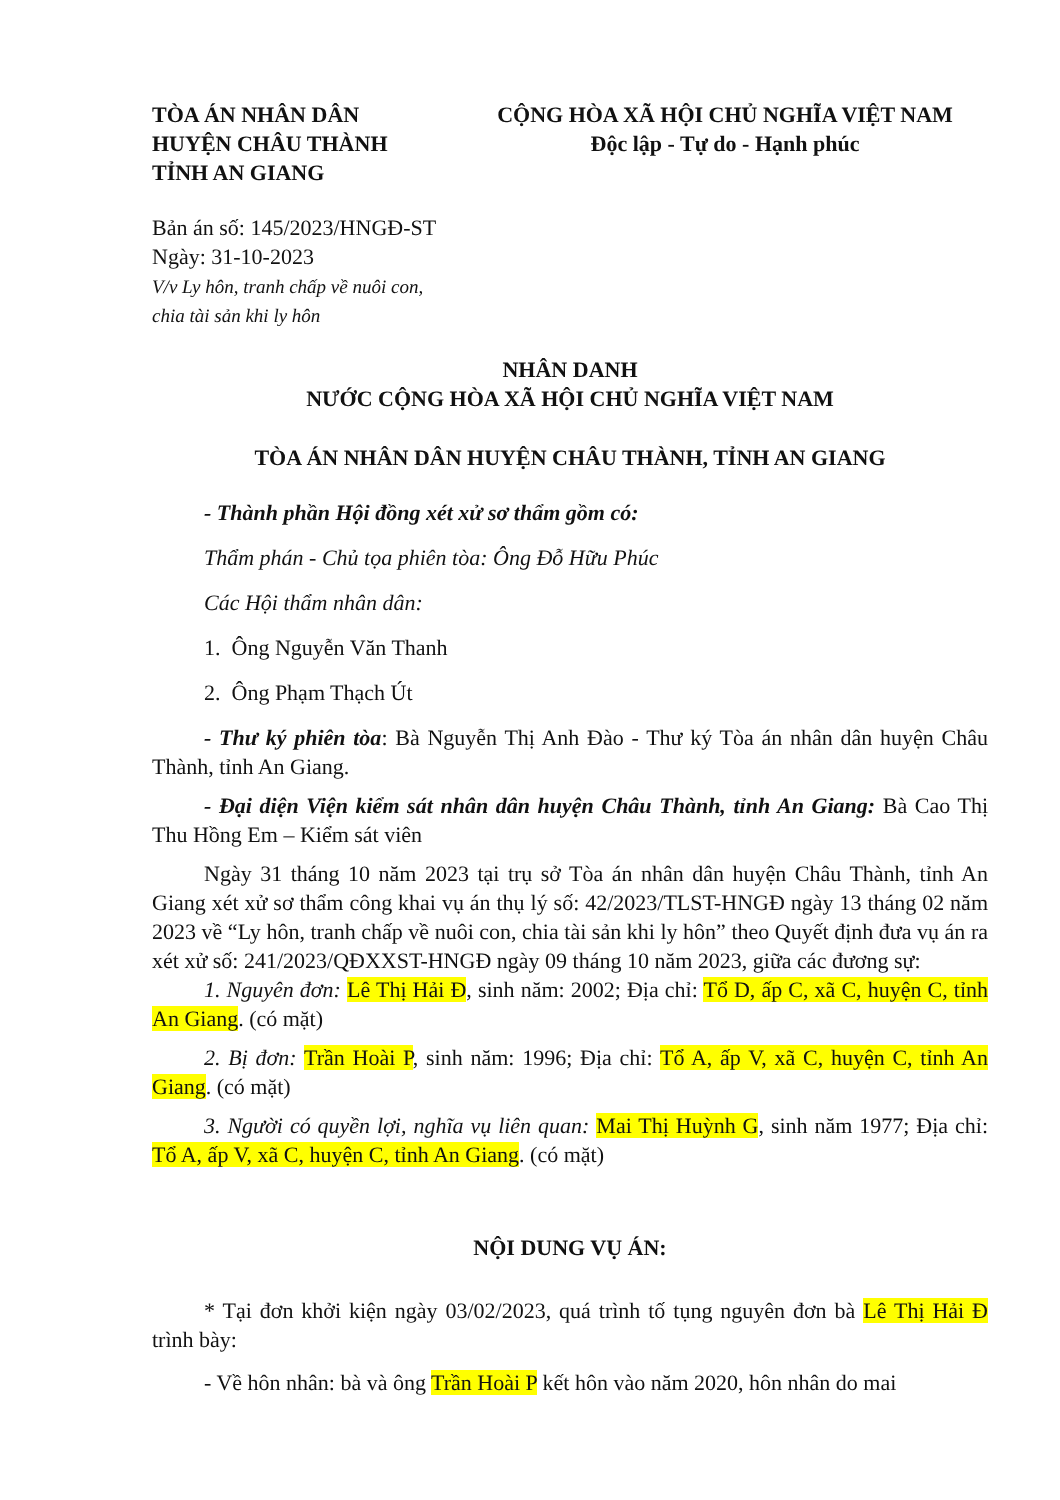TÒA ÁN NHÂN DÂN
HUYỆN CHÂU THÀNH
TỈNH AN GIANG
CỘNG HÒA XÃ HỘI CHỦ NGHĨA VIỆT NAM
Độc lập - Tự do - Hạnh phúc
Bản án số: 145/2023/HNGĐ-ST
Ngày: 31-10-2023
V/v Ly hôn, tranh chấp về nuôi con,
chia tài sản khi ly hôn
NHÂN DANH
NƯỚC CỘNG HÒA XÃ HỘI CHỦ NGHĨA VIỆT NAM
TÒA ÁN NHÂN DÂN HUYỆN CHÂU THÀNH, TỈNH AN GIANG
- Thành phần Hội đồng xét xử sơ thẩm gồm có:
Thẩm phán - Chủ tọa phiên tòa: Ông Đỗ Hữu Phúc
Các Hội thẩm nhân dân:
1. Ông Nguyễn Văn Thanh
2. Ông Phạm Thạch Út
- Thư ký phiên tòa: Bà Nguyễn Thị Anh Đào - Thư ký Tòa án nhân dân huyện Châu Thành, tỉnh An Giang.
- Đại diện Viện kiểm sát nhân dân huyện Châu Thành, tỉnh An Giang: Bà Cao Thị Thu Hồng Em – Kiểm sát viên
Ngày 31 tháng 10 năm 2023 tại trụ sở Tòa án nhân dân huyện Châu Thành, tỉnh An Giang xét xử sơ thẩm công khai vụ án thụ lý số: 42/2023/TLST-HNGĐ ngày 13 tháng 02 năm 2023 về “Ly hôn, tranh chấp về nuôi con, chia tài sản khi ly hôn” theo Quyết định đưa vụ án ra xét xử số: 241/2023/QĐXXST-HNGĐ ngày 09 tháng 10 năm 2023, giữa các đương sự:
1. Nguyên đơn: Lê Thị Hải Đ, sinh năm: 2002; Địa chỉ: Tổ D, ấp C, xã C, huyện C, tỉnh An Giang. (có mặt)
2. Bị đơn: Trần Hoài P, sinh năm: 1996; Địa chỉ: Tổ A, ấp V, xã C, huyện C, tỉnh An Giang. (có mặt)
3. Người có quyền lợi, nghĩa vụ liên quan: Mai Thị Huỳnh G, sinh năm 1977; Địa chỉ: Tổ A, ấp V, xã C, huyện C, tỉnh An Giang. (có mặt)
NỘI DUNG VỤ ÁN:
* Tại đơn khởi kiện ngày 03/02/2023, quá trình tố tụng nguyên đơn bà Lê Thị Hải Đ trình bày:
- Về hôn nhân: bà và ông Trần Hoài P kết hôn vào năm 2020, hôn nhân do mai